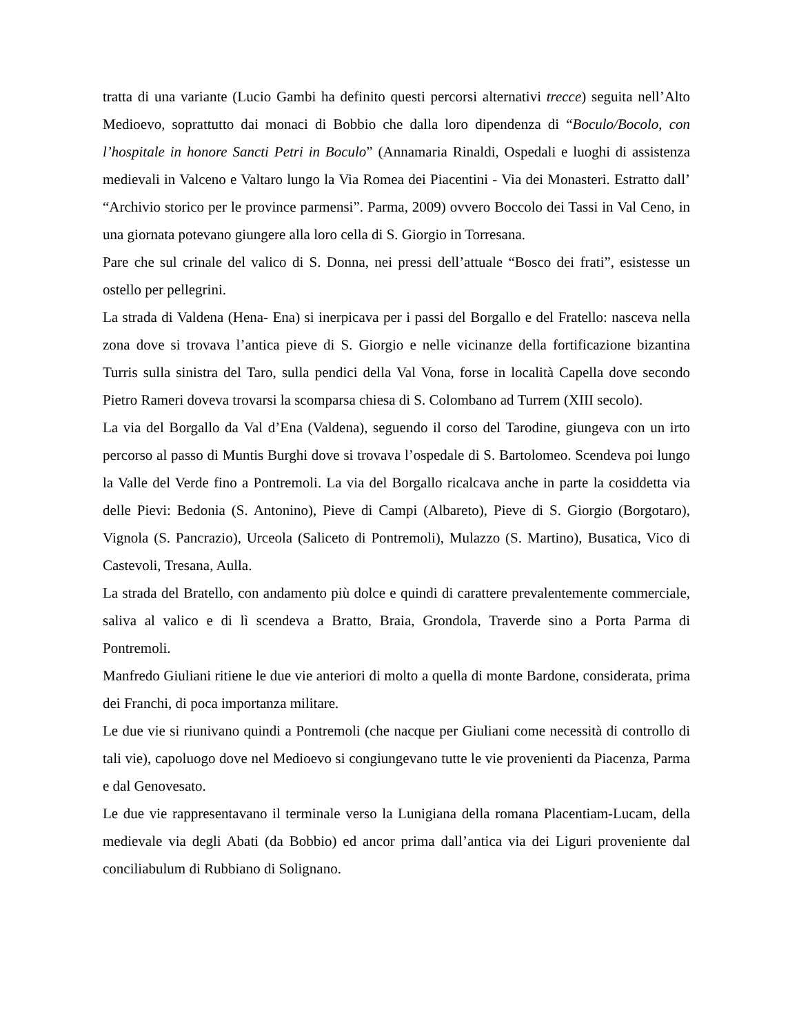tratta di una variante (Lucio Gambi ha definito questi percorsi alternativi trecce) seguita nell’Alto Medioevo, soprattutto dai monaci di Bobbio che dalla loro dipendenza di “Boculo/Bocolo, con l’hospitale in honore Sancti Petri in Boculo” (Annamaria Rinaldi, Ospedali e luoghi di assistenza medievali in Valceno e Valtaro lungo la Via Romea dei Piacentini - Via dei Monasteri. Estratto dall’ “Archivio storico per le province parmensi”. Parma, 2009) ovvero Boccolo dei Tassi in Val Ceno, in una giornata potevano giungere alla loro cella di S. Giorgio in Torresana.
Pare che sul crinale del valico di S. Donna, nei pressi dell’attuale “Bosco dei frati”, esistesse un ostello per pellegrini.
La strada di Valdena (Hena- Ena) si inerpicava per i passi del Borgallo e del Fratello: nasceva nella zona dove si trovava l’antica pieve di S. Giorgio e nelle vicinanze della fortificazione bizantina Turris sulla sinistra del Taro, sulla pendici della Val Vona, forse in località Capella dove secondo Pietro Rameri doveva trovarsi la scomparsa chiesa di S. Colombano ad Turrem (XIII secolo).
La via del Borgallo da Val d’Ena (Valdena), seguendo il corso del Tarodine, giungeva con un irto percorso al passo di Muntis Burghi dove si trovava l’ospedale di S. Bartolomeo. Scendeva poi lungo la Valle del Verde fino a Pontremoli. La via del Borgallo ricalcava anche in parte la cosiddetta via delle Pievi: Bedonia (S. Antonino), Pieve di Campi (Albareto), Pieve di S. Giorgio (Borgotaro), Vignola (S. Pancrazio), Urceola (Saliceto di Pontremoli), Mulazzo (S. Martino), Busatica, Vico di Castevoli, Tresana, Aulla.
La strada del Bratello, con andamento più dolce e quindi di carattere prevalentemente commerciale, saliva al valico e di lì scendeva a Bratto, Braia, Grondola, Traverde sino a Porta Parma di Pontremoli.
Manfredo Giuliani ritiene le due vie anteriori di molto a quella di monte Bardone, considerata, prima dei Franchi, di poca importanza militare.
Le due vie si riunivano quindi a Pontremoli (che nacque per Giuliani come necessità di controllo di tali vie), capoluogo dove nel Medioevo si congiungevano tutte le vie provenienti da Piacenza, Parma e dal Genovesato.
Le due vie rappresentavano il terminale verso la Lunigiana della romana Placentiam-Lucam, della medievale via degli Abati (da Bobbio) ed ancor prima dall’antica via dei Liguri proveniente dal conciliabulum di Rubbiano di Solignano.